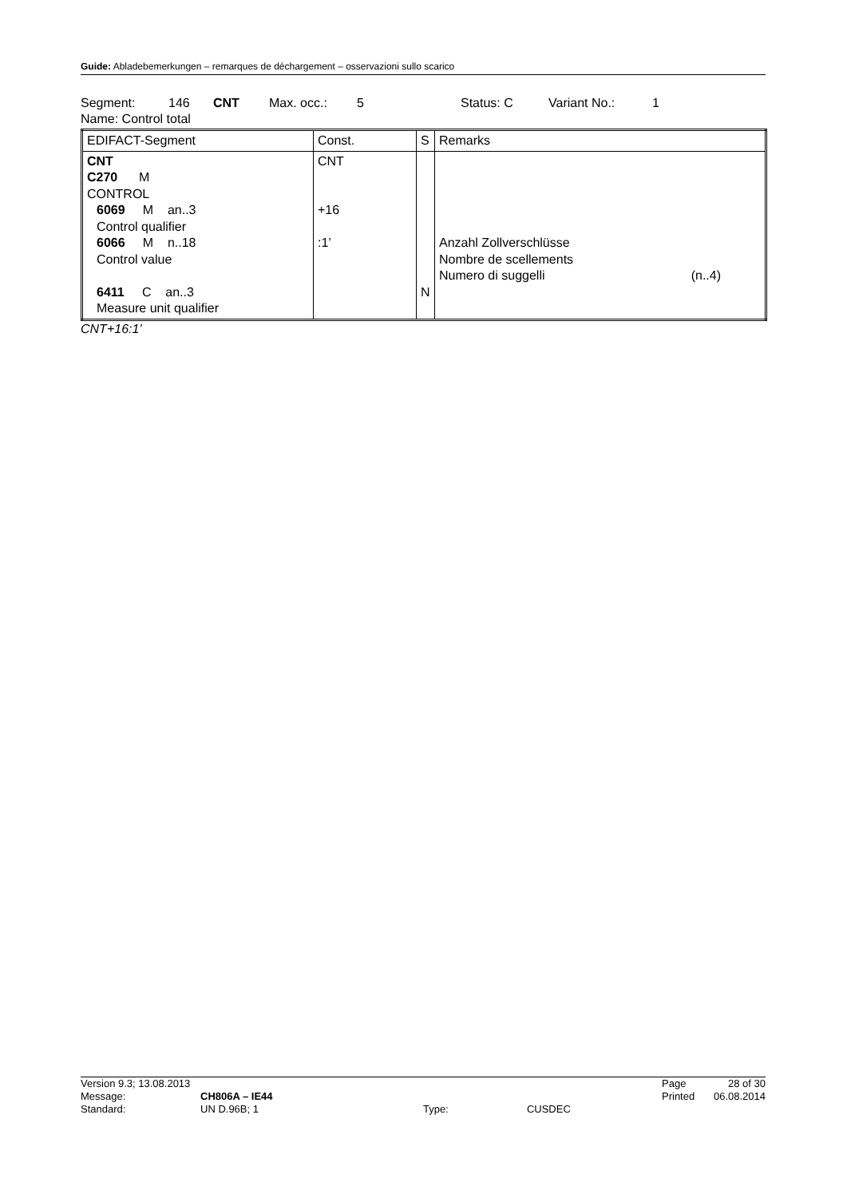Guide: Abladebemerkungen – remarques de déchargement – osservazioni sullo scarico
Segment: 146 CNT Max. occ.: 5 Status: C Variant No.: 1
Name: Control total
| EDIFACT-Segment | Const. | S | Remarks |
| --- | --- | --- | --- |
| CNT C270 M CONTROL 6069 M an..3 Control qualifier 6066 M n..18 Control value 6411 C an..3 Measure unit qualifier | CNT +16 :1’ | N | Anzahl Zollverschlüsse Nombre de scellements Numero di suggelli (n..4) |
CNT+16:1’
| Version 9.3; 13.08.2013 | | | | Page | 28 of 30 |
| Message: | CH806A – IE44 | | | Printed | 06.08.2014 |
| Standard: | UN D.96B; 1 | Type: | CUSDEC | | |